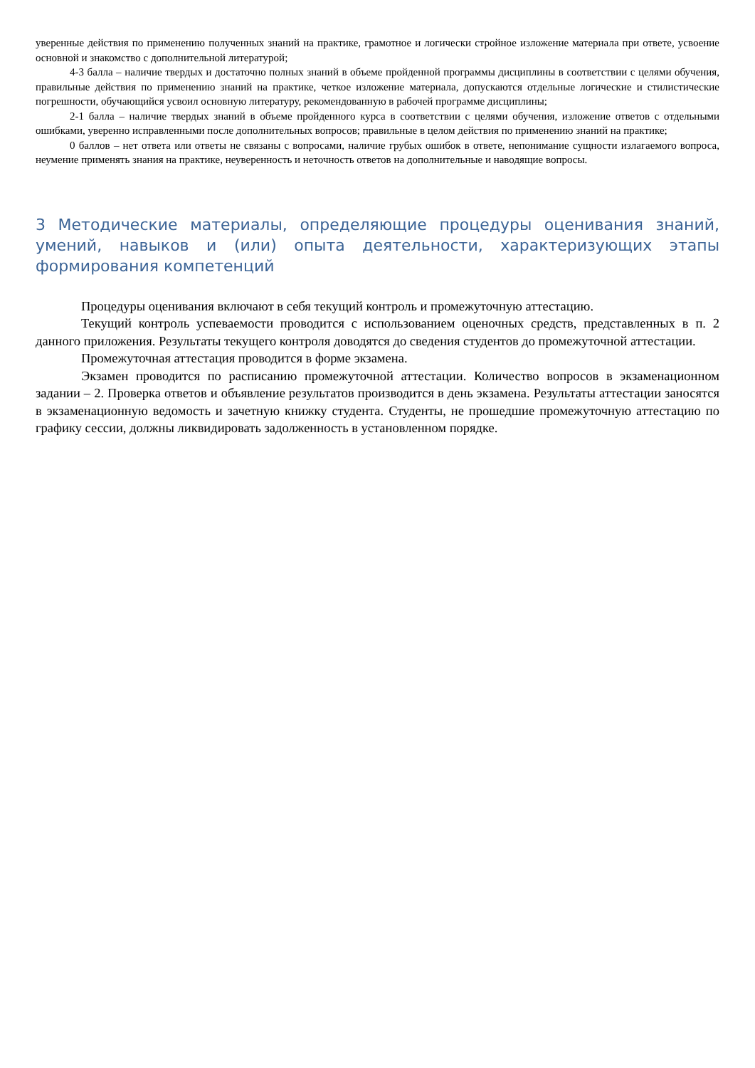уверенные действия по применению полученных знаний на практике, грамотное и логически стройное изложение материала при ответе, усвоение основной и знакомство с дополнительной литературой;
4-3 балла – наличие твердых и достаточно полных знаний в объеме пройденной программы дисциплины в соответствии с целями обучения, правильные действия по применению знаний на практике, четкое изложение материала, допускаются отдельные логические и стилистические погрешности, обучающийся усвоил основную литературу, рекомендованную в рабочей программе дисциплины;
2-1 балла – наличие твердых знаний в объеме пройденного курса в соответствии с целями обучения, изложение ответов с отдельными ошибками, уверенно исправленными после дополнительных вопросов; правильные в целом действия по применению знаний на практике;
0 баллов – нет ответа или ответы не связаны с вопросами, наличие грубых ошибок в ответе, непонимание сущности излагаемого вопроса, неумение применять знания на практике, неуверенность и неточность ответов на дополнительные и наводящие вопросы.
3 Методические материалы, определяющие процедуры оценивания знаний, умений, навыков и (или) опыта деятельности, характеризующих этапы формирования компетенций
Процедуры оценивания включают в себя текущий контроль и промежуточную аттестацию.
Текущий контроль успеваемости проводится с использованием оценочных средств, представленных в п. 2 данного приложения. Результаты текущего контроля доводятся до сведения студентов до промежуточной аттестации.
Промежуточная аттестация проводится в форме экзамена.
Экзамен проводится по расписанию промежуточной аттестации. Количество вопросов в экзаменационном задании – 2. Проверка ответов и объявление результатов производится в день экзамена. Результаты аттестации заносятся в экзаменационную ведомость и зачетную книжку студента. Студенты, не прошедшие промежуточную аттестацию по графику сессии, должны ликвидировать задолженность в установленном порядке.